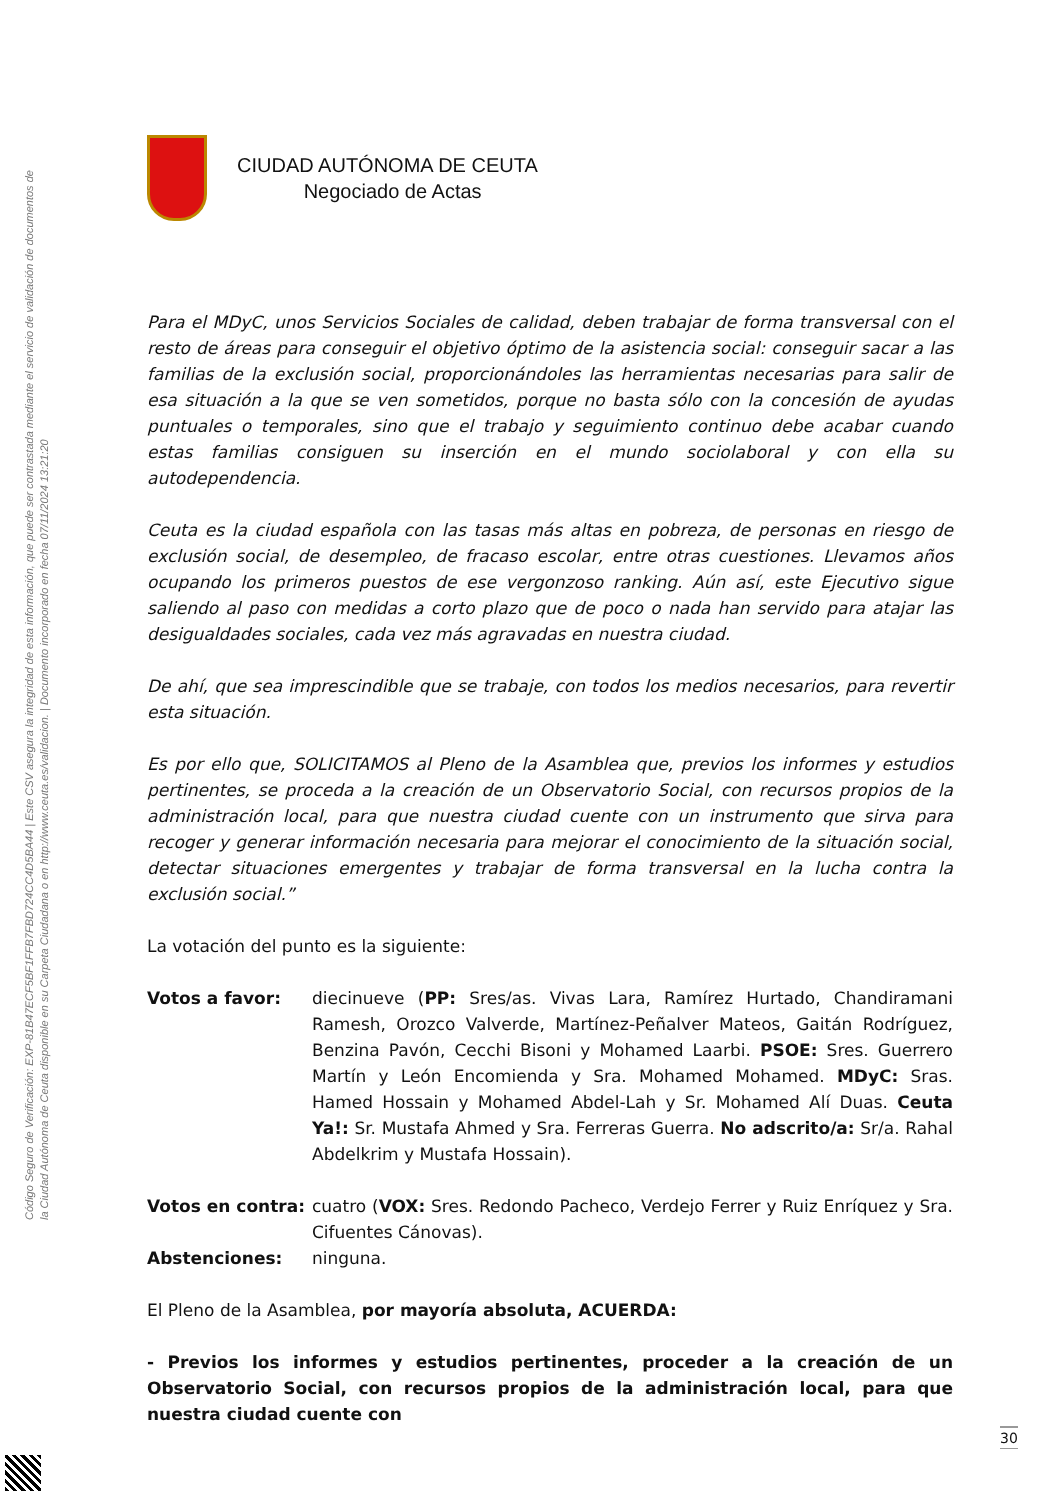Código Seguro de Verificación: EXP-81B47ECF5BF1FFB7FBD724CC4D5BA44 | Este CSV asegura la integridad de esta información, que puede ser contrastada mediante el servicio de validación de documentos de la Ciudad Autónoma de Ceuta disponible en su Carpeta Ciudadana o en http://www.ceuta.es/validacion. | Documento incorporado en fecha 07/11/2024 13:21:20
CIUDAD AUTÓNOMA DE CEUTA
Negociado de Actas
Para el MDyC, unos Servicios Sociales de calidad, deben trabajar de forma transversal con el resto de áreas para conseguir el objetivo óptimo de la asistencia social: conseguir sacar a las familias de la exclusión social, proporcionándoles las herramientas necesarias para salir de esa situación a la que se ven sometidos, porque no basta sólo con la concesión de ayudas puntuales o temporales, sino que el trabajo y seguimiento continuo debe acabar cuando estas familias consiguen su inserción en el mundo sociolaboral y con ella su autodependencia.
Ceuta es la ciudad española con las tasas más altas en pobreza, de personas en riesgo de exclusión social, de desempleo, de fracaso escolar, entre otras cuestiones. Llevamos años ocupando los primeros puestos de ese vergonzoso ranking. Aún así, este Ejecutivo sigue saliendo al paso con medidas a corto plazo que de poco o nada han servido para atajar las desigualdades sociales, cada vez más agravadas en nuestra ciudad.
De ahí, que sea imprescindible que se trabaje, con todos los medios necesarios, para revertir esta situación.
Es por ello que, SOLICITAMOS al Pleno de la Asamblea que, previos los informes y estudios pertinentes, se proceda a la creación de un Observatorio Social, con recursos propios de la administración local, para que nuestra ciudad cuente con un instrumento que sirva para recoger y generar información necesaria para mejorar el conocimiento de la situación social, detectar situaciones emergentes y trabajar de forma transversal en la lucha contra la exclusión social.”
La votación del punto es la siguiente:
Votos a favor: diecinueve (PP: Sres/as. Vivas Lara, Ramírez Hurtado, Chandiramani Ramesh, Orozco Valverde, Martínez-Peñalver Mateos, Gaitán Rodríguez, Benzina Pavón, Cecchi Bisoni y Mohamed Laarbi. PSOE: Sres. Guerrero Martín y León Encomienda y Sra. Mohamed Mohamed. MDyC: Sras. Hamed Hossain y Mohamed Abdel-Lah y Sr. Mohamed Alí Duas. Ceuta Ya!: Sr. Mustafa Ahmed y Sra. Ferreras Guerra. No adscrito/a: Sr/a. Rahal Abdelkrim y Mustafa Hossain).
Votos en contra: cuatro (VOX: Sres. Redondo Pacheco, Verdejo Ferrer y Ruiz Enríquez y Sra. Cifuentes Cánovas).
Abstenciones: ninguna.
El Pleno de la Asamblea, por mayoría absoluta, ACUERDA:
- Previos los informes y estudios pertinentes, proceder a la creación de un Observatorio Social, con recursos propios de la administración local, para que nuestra ciudad cuente con
30